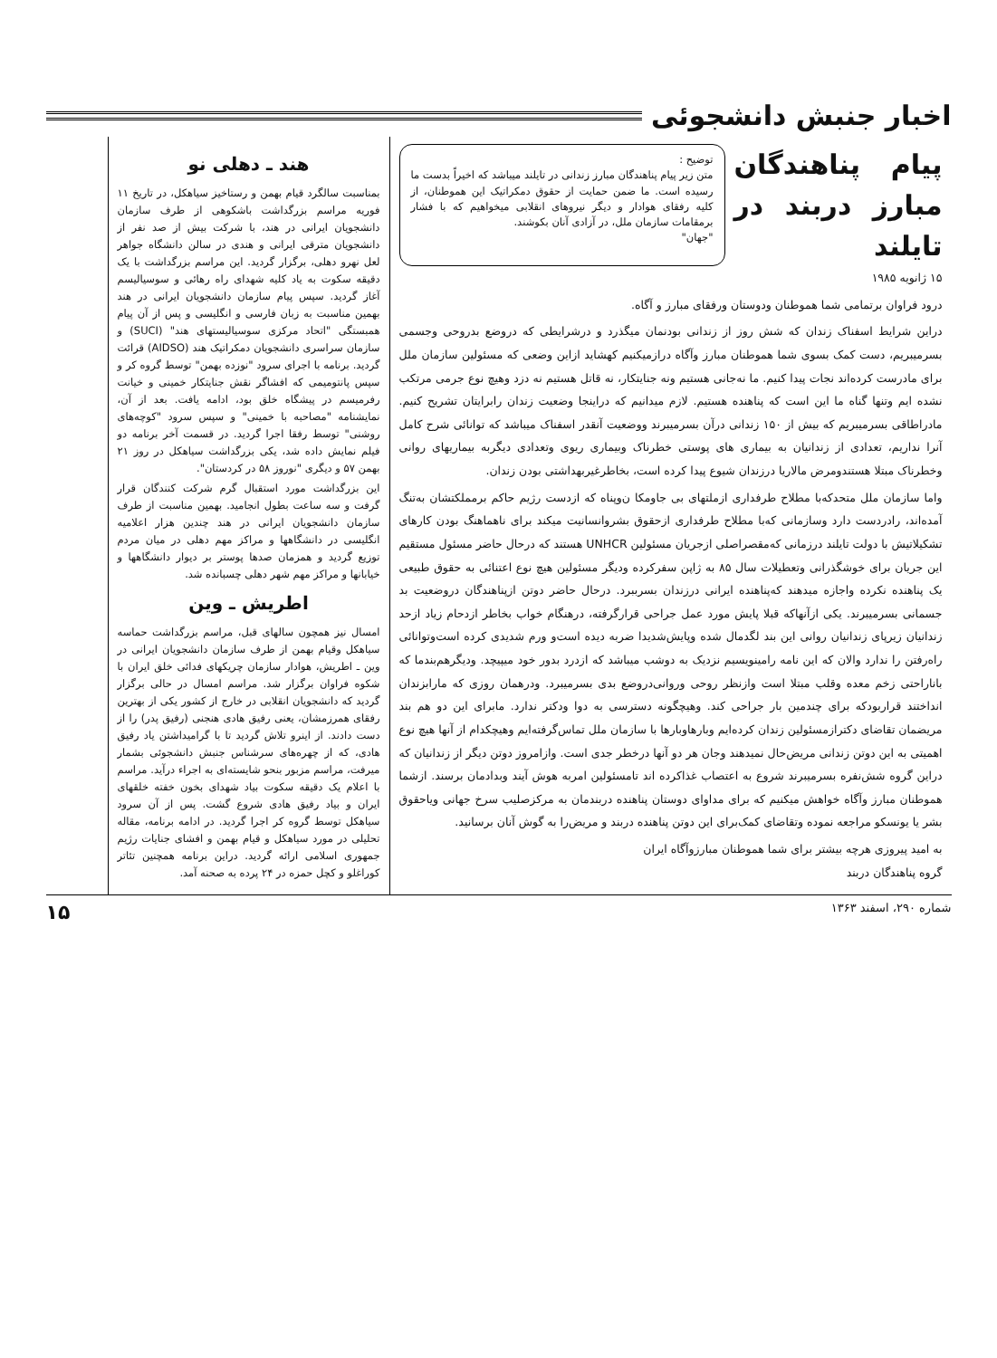اخبار جنبش دانشجوئی
پیام پناهندگان مبارز دربند در تایلند
توضیح :
متن زیر پیام پناهندگان مبارز زندانی در تایلند میباشد که اخیراً بدست ما رسیده است. ما ضمن حمایت از حقوق دمکراتیک این هموطنان، از کلیه رفقای هوادار و دیگر نیروهای انقلابی میخواهیم که با فشار برمقامات سازمان ملل، در آزادی آنان بکوشند.
"جهان"
۱۵ ژانویه ۱۹۸۵
درود فراوان برتمامی شما هموطنان ودوستان ورفقای مبارز و آگاه.
دراین شرایط اسفناک زندان که شش روز از زندانی بودنمان میگذرد و درشرایطی که دروضع بدروحی وجسمی بسرمیبریم، دست کمک بسوی شما هموطنان مبارز وآگاه درازمیکنیم کهشاید ازاین وضعی که مسئولین سازمان ملل برای مادرست کرده‌اند نجات پیدا کنیم. ما نه‌جانی هستیم ونه جنایتکار، نه قاتل هستیم نه دزد وهیچ نوع جرمی مرتکب نشده ایم وتنها گناه ما این است که پناهنده هستیم. لازم میدانیم که دراینجا وضعیت زندان رابرایتان تشریح کنیم. مادراطاقی بسرمیبریم که بیش از ۱۵۰ زندانی درآن بسرمیبرند ووضعیت آنقدر اسفناک میباشد که توانائی شرح کامل آنرا نداریم، تعدادی از زندانیان به بیماری های پوستی خطرناک وبیماری ریوی وتعدادی دیگربه بیماریهای روانی وخطرناک مبتلا هستندومرض مالاریا درزندان شیوع پیدا کرده است، بخاطرغیربهداشتی بودن زندان.
واما سازمان ملل متحدکه‌با مطلاح طرفداری ازملتهای بی جاومکا ن‌وپناه که ازدست رژیم حاکم برمملکتشان به‌تنگ آمده‌اند، رادردست دارد وسازمانی که‌با مطلاح طرفداری ازحقوق بشروانسانیت میکند برای ناهماهنگ بودن کارهای تشکیلاتیش با دولت تایلند درزمانی که‌مقصراصلی ازجریان مسئولین UNHCR هستند که درحال حاضر مسئول مستقیم این جریان برای خوشگذرانی وتعطیلات سال ۸۵ به ژاپن سفرکرده ودیگر مسئولین هیچ نوع اعتنائی به حقوق طبیعی یک پناهنده نکرده واجازه میدهند که‌پناهنده ایرانی درزندان بسرببرد. درحال حاضر دوتن ازپناهندگان دروضعیت بد جسمانی بسرمیبرند. یکی ازآنهاکه قبلا پایش مورد عمل جراحی قرارگرفته، درهنگام خواب بخاطر ازدحام زیاد ازحد زندانیان زیرپای زندانیان روانی این بند لگدمال شده وپایش‌شدیدا ضربه دیده است‌و ورم شدیدی کرده است‌وتوانائی راه‌رفتن را ندارد والان که این نامه رامینویسیم نزدیک به دوشب میباشد که ازدرد بدور خود میپیچد. ودیگرهم‌بندما که باناراحتی زخم معده وقلب مبتلا است وازنظر روحی وروانی‌دروضع بدی بسرمیبرد. ودرهمان روزی که مارابزندان انداختند قراربودکه برای چندمین بار جراحی کند. وهیچگونه دسترسی به دوا ودکتر ندارد. مابرای این دو هم بند مریضمان تقاضای دکترازمسئولین زندان کرده‌ایم وبارهاوبارها با سازمان ملل تماس‌گرفته‌ایم وهیچکدام از آنها هیچ نوع اهمیتی به این دوتن زندانی مریض‌حال نمیدهند وجان هر دو آنها درخطر جدی است. وازامروز دوتن دیگر از زندانیان که دراین گروه شش‌نفره بسرمیبرند شروع به اعتصاب غذاکرده اند تامسئولین امربه هوش آیند وبدادمان برسند. ازشما هموطنان مبارز وآگاه خواهش میکنیم که برای مداوای دوستان پناهنده دربندمان به مرکزصلیب سرخ جهانی ویاحقوق بشر یا یونسکو مراجعه نموده وتقاضای کمک‌برای این دوتن پناهنده دربند و مریض‌را به گوش آنان برسانید.
به امید پیروزی هرچه بیشتر برای شما هموطنان مبارزوآگاه ایران
گروه پناهندگان دربند
هند ـ دهلی نو
بمناسبت سالگرد قیام بهمن و رستاخیز سیاهکل، در تاریخ ۱۱ فوریه مراسم بزرگداشت باشکوهی از طرف سازمان دانشجویان ایرانی در هند، با شرکت بیش از صد نفر از دانشجویان مترقی ایرانی و هندی در سالن دانشگاه جواهر لعل نهرو دهلی، برگزار گردید. این مراسم بزرگداشت با یک دقیقه سکوت به یاد کلیه شهدای راه رهائی و سوسیالیسم آغاز گردید. سپس پیام سازمان دانشجویان ایرانی در هند بهمین مناسبت به زبان فارسی و انگلیسی و پس از آن پیام همبستگی "اتحاد مرکزی سوسیالیستهای هند" (SUCI) و سازمان سراسری دانشجویان دمکراتیک هند (AIDSO) قرائت گردید. برنامه با اجرای سرود "نوزده بهمن" توسط گروه کر و سپس پانتومیمی که افشاگر نقش جنایتکار خمینی و خیانت رفرمیسم در پیشگاه خلق بود، ادامه یافت. بعد از آن، نمایشنامه "مصاحبه با خمینی" و سپس سرود "کوچه‌های روشنی" توسط رفقا اجرا گردید. در قسمت آخر برنامه دو فیلم نمایش داده شد، یکی بزرگداشت سیاهکل در روز ۲۱ بهمن ۵۷ و دیگری "نوروز ۵۸ در کردستان".
این بزرگداشت مورد استقبال گرم شرکت کنندگان قرار گرفت و سه ساعت بطول انجامید. بهمین مناسبت از طرف سازمان دانشجویان ایرانی در هند چندین هزار اعلامیه انگلیسی در دانشگاهها و مراکز مهم دهلی در میان مردم توزیع گردید و همزمان صدها پوستر بر دیوار دانشگاهها و خیابانها و مراکز مهم شهر دهلی چسبانده شد.
اطریش ـ وین
امسال نیز همچون سالهای قبل، مراسم بزرگداشت حماسه سیاهکل وقیام بهمن از طرف سازمان دانشجویان ایرانی در وین ـ اطریش، هوادار سازمان چریکهای فدائی خلق ایران با شکوه فراوان برگزار شد. مراسم امسال در حالی برگزار گردید که دانشجویان انقلابی در خارج از کشور یکی از بهترین رفقای همرزمشان، یعنی رفیق هادی هنجنی (رفیق پدر) را از دست دادند. از اینرو تلاش گردید تا با گرامیداشتن یاد رفیق هادی، که از چهره‌های سرشناس جنبش دانشجوئی بشمار میرفت، مراسم مزبور بنحو شایسته‌ای به اجراء درآید. مراسم با اعلام یک دقیقه سکوت بیاد شهدای بخون خفته خلقهای ایران و بیاد رفیق هادی شروع گشت. پس از آن سرود سیاهکل توسط گروه کر اجرا گردید. در ادامه برنامه، مقاله تحلیلی در مورد سیاهکل و قیام بهمن و افشای جنایات رژیم جمهوری اسلامی ارائه گردید. دراین برنامه همچنین تئاتر کوراغلو و کچل حمزه در ۲۴ پرده به صحنه آمد.
شماره ۲۹۰، اسفند ۱۳۶۳ ۱۵